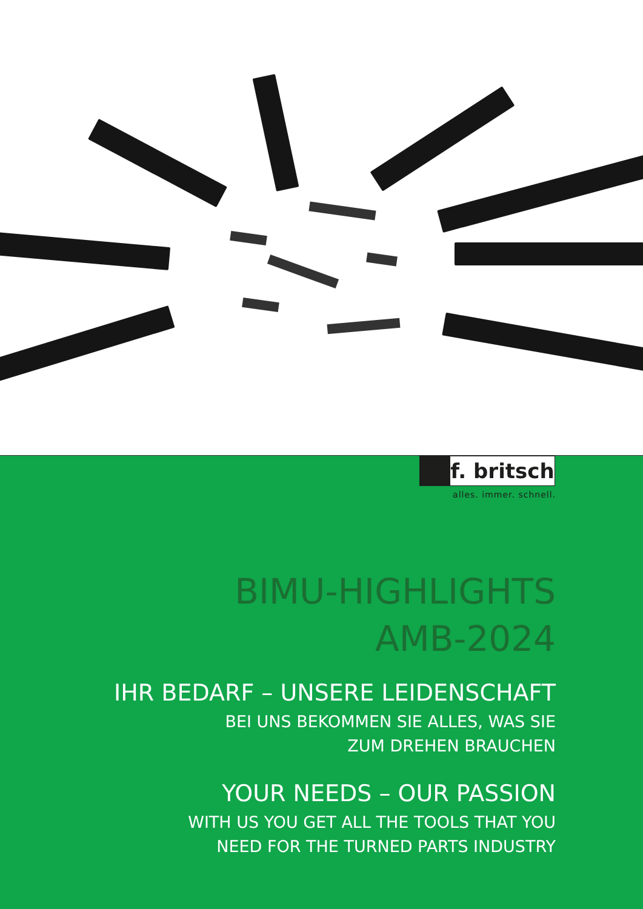f. britsch
alles. immer. schnell.
BIMU-HIGHLIGHTS
AMB-2024
IHR BEDARF – UNSERE LEIDENSCHAFT
BEI UNS BEKOMMEN SIE ALLES, WAS SIE
ZUM DREHEN BRAUCHEN
YOUR NEEDS – OUR PASSION
WITH US YOU GET ALL THE TOOLS THAT YOU
NEED FOR THE TURNED PARTS INDUSTRY